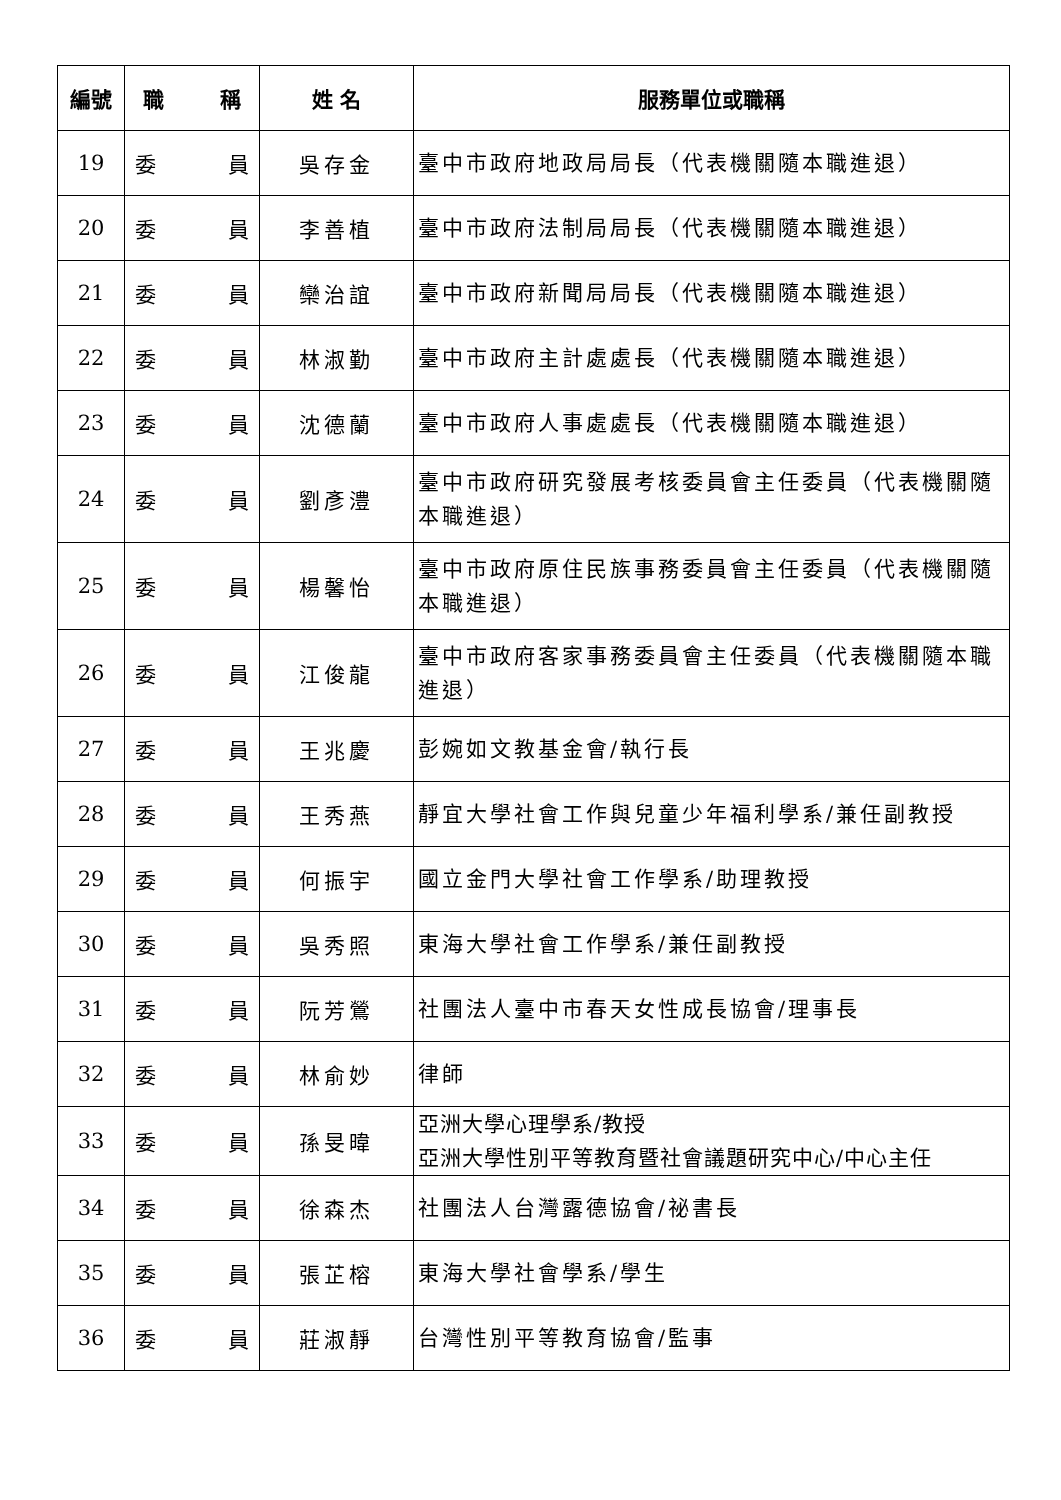| 編號 | 職 稱 | 姓 名 | 服務單位或職稱 |
| --- | --- | --- | --- |
| 19 | 委 員 | 吳存金 | 臺中市政府地政局局長（代表機關隨本職進退） |
| 20 | 委 員 | 李善植 | 臺中市政府法制局局長（代表機關隨本職進退） |
| 21 | 委 員 | 欒治誼 | 臺中市政府新聞局局長（代表機關隨本職進退） |
| 22 | 委 員 | 林淑勤 | 臺中市政府主計處處長（代表機關隨本職進退） |
| 23 | 委 員 | 沈德蘭 | 臺中市政府人事處處長（代表機關隨本職進退） |
| 24 | 委 員 | 劉彥澧 | 臺中市政府研究發展考核委員會主任委員（代表機關隨本職進退） |
| 25 | 委 員 | 楊馨怡 | 臺中市政府原住民族事務委員會主任委員（代表機關隨本職進退） |
| 26 | 委 員 | 江俊龍 | 臺中市政府客家事務委員會主任委員（代表機關隨本職進退） |
| 27 | 委 員 | 王兆慶 | 彭婉如文教基金會/執行長 |
| 28 | 委 員 | 王秀燕 | 靜宜大學社會工作與兒童少年福利學系/兼任副教授 |
| 29 | 委 員 | 何振宇 | 國立金門大學社會工作學系/助理教授 |
| 30 | 委 員 | 吳秀照 | 東海大學社會工作學系/兼任副教授 |
| 31 | 委 員 | 阮芳鶯 | 社團法人臺中市春天女性成長協會/理事長 |
| 32 | 委 員 | 林俞妙 | 律師 |
| 33 | 委 員 | 孫旻暐 | 亞洲大學心理學系/教授 亞洲大學性別平等教育暨社會議題研究中心/中心主任 |
| 34 | 委 員 | 徐森杰 | 社團法人台灣露德協會/祕書長 |
| 35 | 委 員 | 張芷榕 | 東海大學社會學系/學生 |
| 36 | 委 員 | 莊淑靜 | 台灣性別平等教育協會/監事 |